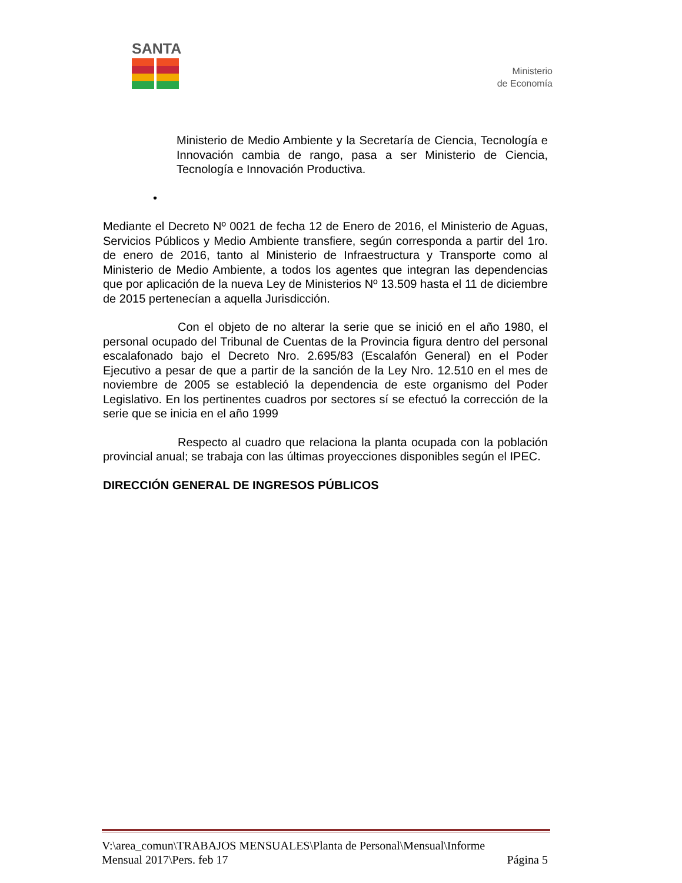SANTA
Ministerio
de Economía
Ministerio de Medio Ambiente y la Secretaría de Ciencia, Tecnología e Innovación cambia de rango, pasa a ser Ministerio de Ciencia, Tecnología e Innovación Productiva.
•
Mediante el Decreto Nº 0021 de fecha 12 de Enero de 2016, el Ministerio de Aguas, Servicios Públicos y Medio Ambiente transfiere, según corresponda a partir del 1ro. de enero de 2016, tanto al Ministerio de Infraestructura y Transporte como al Ministerio de Medio Ambiente, a todos los agentes que integran las dependencias que por aplicación de la nueva Ley de Ministerios Nº 13.509 hasta el 11 de diciembre de 2015 pertenecían a aquella Jurisdicción.
Con el objeto de no alterar la serie que se inició en el año 1980, el personal ocupado del Tribunal de Cuentas de la Provincia figura dentro del personal escalafonado bajo el Decreto Nro. 2.695/83 (Escalafón General) en el Poder Ejecutivo a pesar de que a partir de la sanción de la Ley Nro. 12.510 en el mes de noviembre de 2005 se estableció la dependencia de este organismo del Poder Legislativo. En los pertinentes cuadros por sectores sí se efectuó la corrección de la serie que se inicia en el año 1999
Respecto al cuadro que relaciona la planta ocupada con la población provincial anual; se trabaja con las últimas proyecciones disponibles según el IPEC.
DIRECCIÓN GENERAL DE INGRESOS PÚBLICOS
V:\area_comun\TRABAJOS MENSUALES\Planta de Personal\Mensual\Informe
Mensual 2017\Pers. feb 17 Página 5